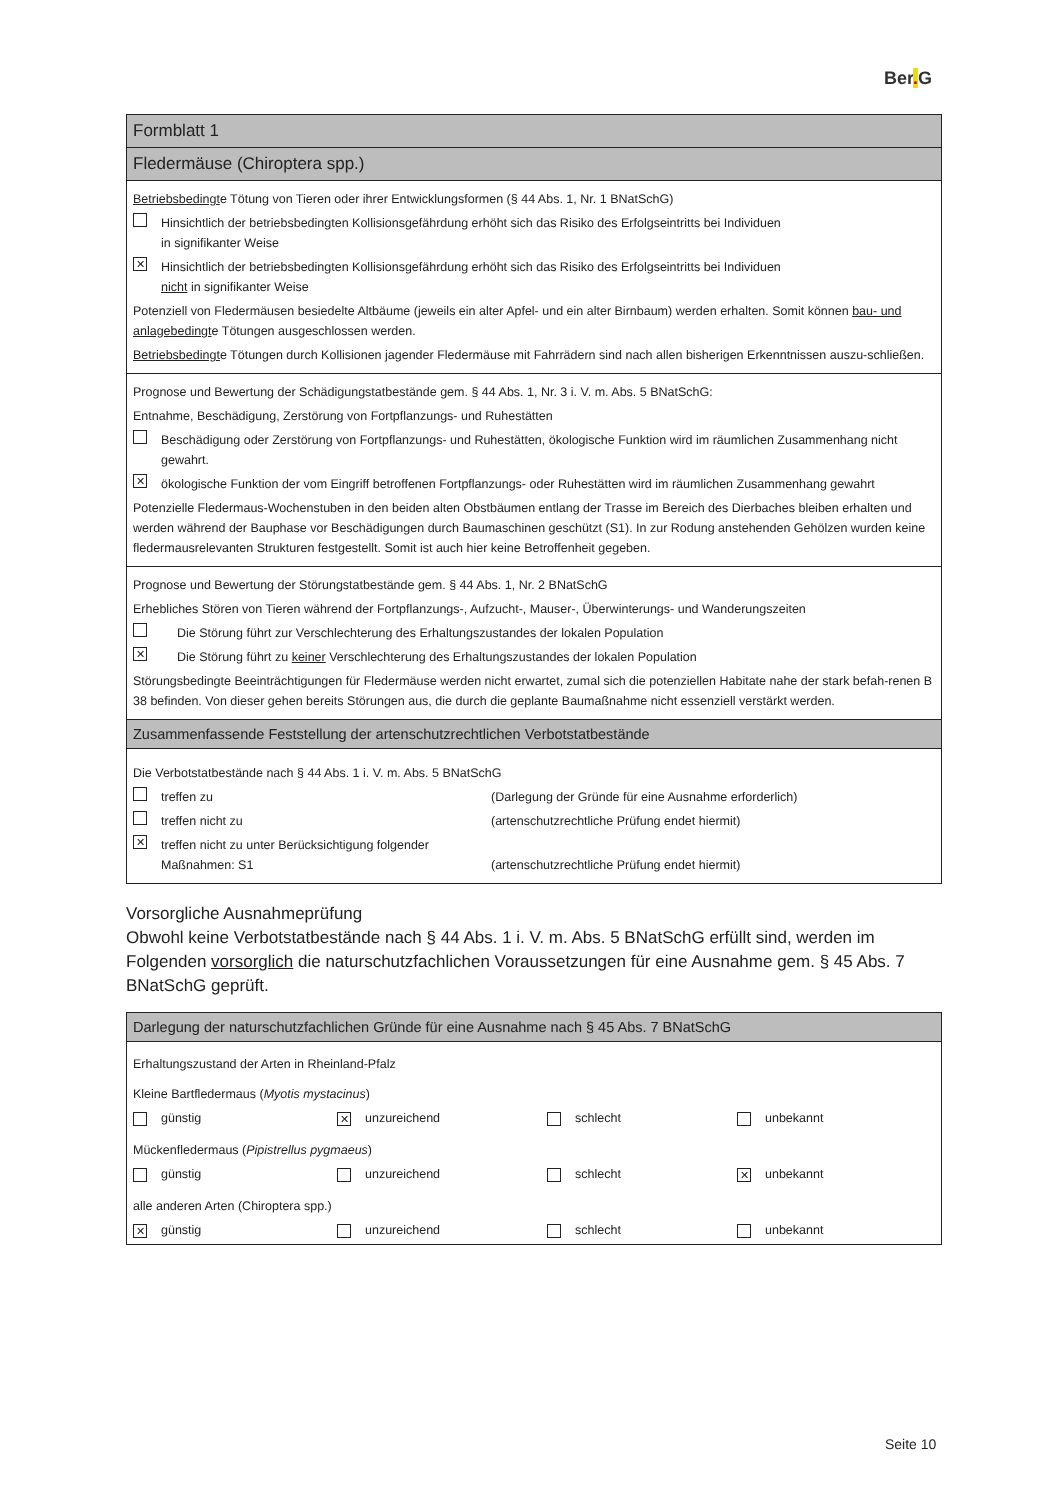Ber. G
| Formblatt 1 |
| Fledermäuse (Chiroptera spp.) |
| Betriebsbedingt e Tötung von Tieren oder ihrer Entwicklungsformen (§ 44 Abs. 1, Nr. 1 BNatSchG) Hinsichtlich der betriebsbedingten Kollisionsgefährdung erhöht sich das Risiko des Erfolgseintritts bei Individuen in signifikanter Weise ✕ Hinsichtlich der betriebsbedingten Kollisionsgefährdung erhöht sich das Risiko des Erfolgseintritts bei Individuen nicht in signifikanter Weise Potenziell von Fledermäusen besiedelte Altbäume (jeweils ein alter Apfel- und ein alter Birnbaum) werden erhalten. Somit können bau- und anlagebedingt e Tötungen ausgeschlossen werden. Betriebsbedingt e Tötungen durch Kollisionen jagender Fledermäuse mit Fahrrädern sind nach allen bisherigen Erkenntnissen auszu-schließen. |
| Prognose und Bewertung der Schädigungstatbestände gem. § 44 Abs. 1, Nr. 3 i. V. m. Abs. 5 BNatSchG: Entnahme, Beschädigung, Zerstörung von Fortpflanzungs- und Ruhestätten Beschädigung oder Zerstörung von Fortpflanzungs- und Ruhestätten, ökologische Funktion wird im räumlichen Zusammenhang nicht gewahrt. ✕ ökologische Funktion der vom Eingriff betroffenen Fortpflanzungs- oder Ruhestätten wird im räumlichen Zusammenhang gewahrt Potenzielle Fledermaus-Wochenstuben in den beiden alten Obstbäumen entlang der Trasse im Bereich des Dierbaches bleiben erhalten und werden während der Bauphase vor Beschädigungen durch Baumaschinen geschützt (S1). In zur Rodung anstehenden Gehölzen wurden keine fledermausrelevanten Strukturen festgestellt. Somit ist auch hier keine Betroffenheit gegeben. |
| Prognose und Bewertung der Störungstatbestände gem. § 44 Abs. 1, Nr. 2 BNatSchG Erhebliches Stören von Tieren während der Fortpflanzungs-, Aufzucht-, Mauser-, Überwinterungs- und Wanderungszeiten Die Störung führt zur Verschlechterung des Erhaltungszustandes der lokalen Population ✕ Die Störung führt zu keiner Verschlechterung des Erhaltungszustandes der lokalen Population Störungsbedingte Beeinträchtigungen für Fledermäuse werden nicht erwartet, zumal sich die potenziellen Habitate nahe der stark befah-renen B 38 befinden. Von dieser gehen bereits Störungen aus, die durch die geplante Baumaßnahme nicht essenziell verstärkt werden. |
| Zusammenfassende Feststellung der artenschutzrechtlichen Verbotstatbestände |
| Die Verbotstatbestände nach § 44 Abs. 1 i. V. m. Abs. 5 BNatSchG treffen zu (Darlegung der Gründe für eine Ausnahme erforderlich) treffen nicht zu (artenschutzrechtliche Prüfung endet hiermit) ✕ treffen nicht zu unter Berücksichtigung folgender Maßnahmen: S1 (artenschutzrechtliche Prüfung endet hiermit) |
Vorsorgliche Ausnahmeprüfung
Obwohl keine Verbotstatbestände nach § 44 Abs. 1 i. V. m. Abs. 5 BNatSchG erfüllt sind, werden im Folgenden vorsorglich die naturschutzfachlichen Voraussetzungen für eine Ausnahme gem. § 45 Abs. 7 BNatSchG geprüft.
| Darlegung der naturschutzfachlichen Gründe für eine Ausnahme nach § 45 Abs. 7 BNatSchG |
| Erhaltungszustand der Arten in Rheinland-Pfalz Kleine Bartfledermaus ( Myotis mystacinus ) günstig ✕ unzureichend schlecht unbekannt Mückenfledermaus ( Pipistrellus pygmaeus ) günstig unzureichend schlecht ✕ unbekannt alle anderen Arten (Chiroptera spp.) ✕ günstig unzureichend schlecht unbekannt |
Seite 10